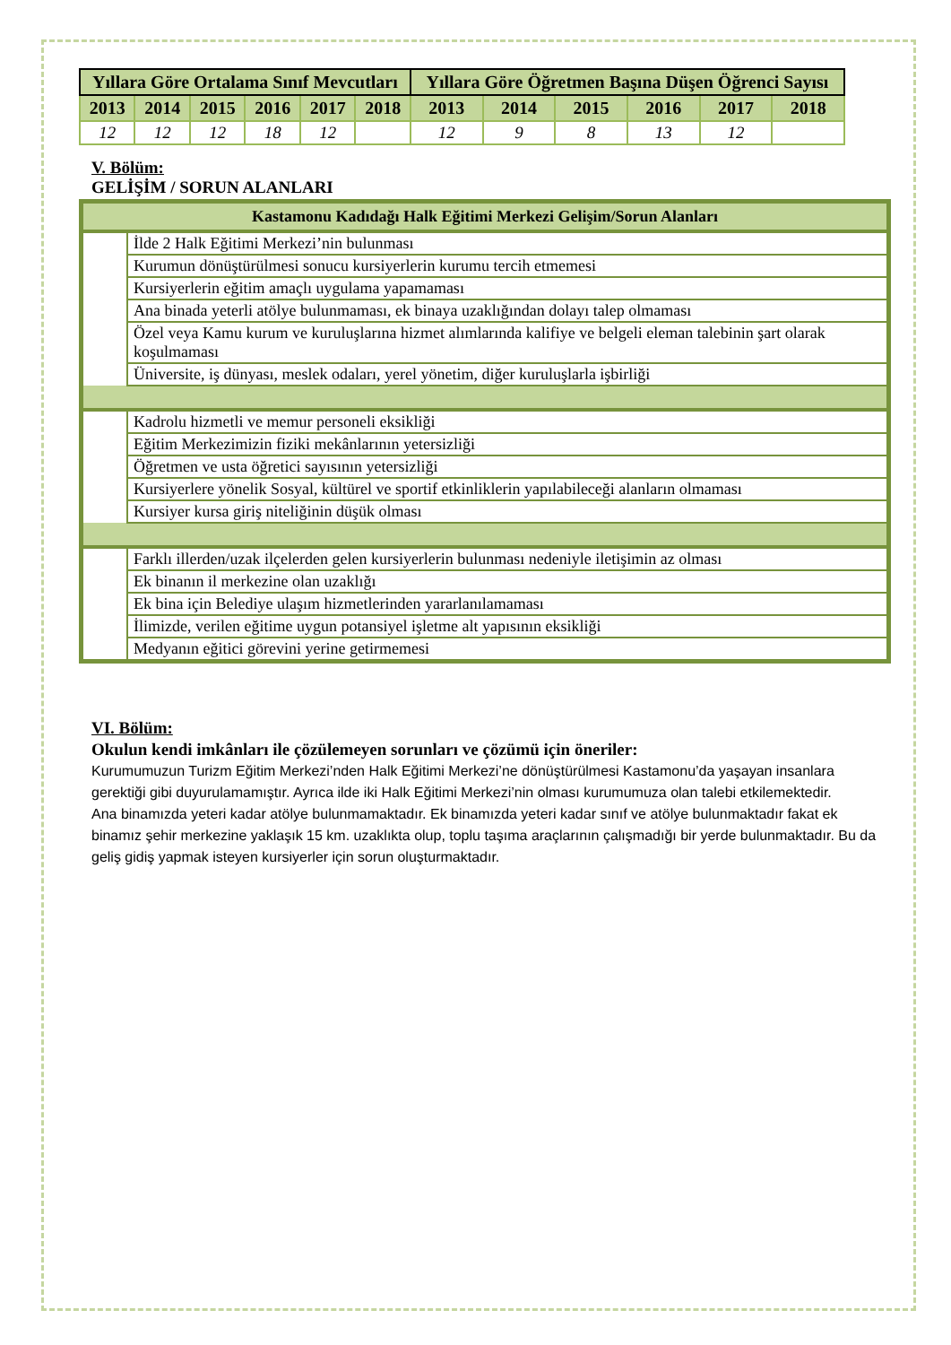| Yıllara Göre Ortalama Sınıf Mevcutları | | | | | | Yıllara Göre Öğretmen Başına Düşen Öğrenci Sayısı | | | | | |
| --- | --- | --- | --- | --- | --- | --- | --- | --- | --- | --- | --- |
| 2013 | 2014 | 2015 | 2016 | 2017 | 2018 | 2013 | 2014 | 2015 | 2016 | 2017 | 2018 |
| 12 | 12 | 12 | 18 | 12 | | 12 | 9 | 8 | 13 | 12 | |
V. Bölüm:
GELİŞİM / SORUN ALANLARI
| Kastamonu Kadıdağı Halk Eğitimi Merkezi Gelişim/Sorun Alanları | |
| --- | --- |
| | İlde 2 Halk Eğitimi Merkezi’nin bulunması |
| | Kurumun dönüştürülmesi sonucu kursiyerlerin kurumu tercih etmemesi |
| | Kursiyerlerin eğitim amaçlı uygulama yapamaması |
| | Ana binada yeterli atölye bulunmaması, ek binaya uzaklığından dolayı talep olmaması |
| | Özel veya Kamu kurum ve kuruluşlarına hizmet alımlarında kalifiye ve belgeli eleman talebinin şart olarak koşulmaması |
| | Üniversite, iş dünyası, meslek odaları, yerel yönetim, diğer kuruluşlarla işbirliği |
| | Kadrolu hizmetli ve memur personeli eksikliği |
| | Eğitim Merkezimizin fiziki mekânlarının yetersizliği |
| | Öğretmen ve usta öğretici sayısının yetersizliği |
| | Kursiyerlere yönelik Sosyal, kültürel ve sportif etkinliklerin yapılabileceği alanların olmaması |
| | Kursiyer kursa giriş niteliğinin düşük olması |
| | Farklı illerden/uzak ilçelerden gelen kursiyerlerin bulunması nedeniyle iletişimin az olması |
| | Ek binanın il merkezine olan uzaklığı |
| | Ek bina için Belediye ulaşım hizmetlerinden yararlanılamaması |
| | İlimizde, verilen eğitime uygun potansiyel işletme alt yapısının eksikliği |
| | Medyanın eğitici görevini yerine getirmemesi |
VI. Bölüm:
Okulun kendi imkânları ile çözülemeyen sorunları ve çözümü için öneriler:
Kurumumuzun Turizm Eğitim Merkezi’nden Halk Eğitimi Merkezi’ne dönüştürülmesi Kastamonu’da yaşayan insanlara gerektiği gibi duyurulamamıştır. Ayrıca ilde iki Halk Eğitimi Merkezi’nin olması kurumumuza olan talebi etkilemektedir.
Ana binamızda yeteri kadar atölye bulunmamaktadır. Ek binamızda yeteri kadar sınıf ve atölye bulunmaktadır fakat ek binamız şehir merkezine yaklaşık 15 km. uzaklıkta olup, toplu taşıma araçlarının çalışmadığı bir yerde bulunmaktadır. Bu da geliş gidiş yapmak isteyen kursiyerler için sorun oluşturmaktadır.